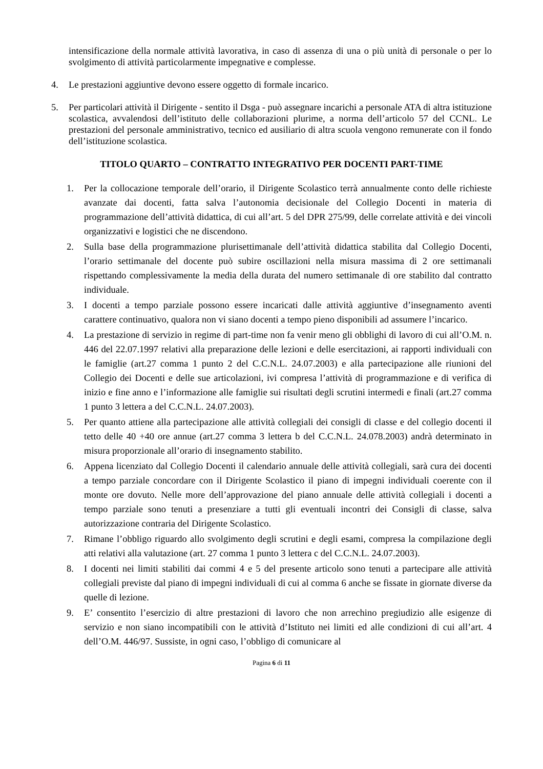intensificazione della normale attività lavorativa, in caso di assenza di una o più unità di personale o per lo svolgimento di attività particolarmente impegnative e complesse.
4. Le prestazioni aggiuntive devono essere oggetto di formale incarico.
5. Per particolari attività il Dirigente - sentito il Dsga - può assegnare incarichi a personale ATA di altra istituzione scolastica, avvalendosi dell’istituto delle collaborazioni plurime, a norma dell’articolo 57 del CCNL. Le prestazioni del personale amministrativo, tecnico ed ausiliario di altra scuola vengono remunerate con il fondo dell’istituzione scolastica.
TITOLO QUARTO – CONTRATTO INTEGRATIVO PER DOCENTI PART-TIME
1. Per la collocazione temporale dell’orario, il Dirigente Scolastico terrà annualmente conto delle richieste avanzate dai docenti, fatta salva l’autonomia decisionale del Collegio Docenti in materia di programmazione dell’attività didattica, di cui all’art. 5 del DPR 275/99, delle correlate attività e dei vincoli organizzativi e logistici che ne discendono.
2. Sulla base della programmazione plurisettimanale dell’attività didattica stabilita dal Collegio Docenti, l’orario settimanale del docente può subire oscillazioni nella misura massima di 2 ore settimanali rispettando complessivamente la media della durata del numero settimanale di ore stabilito dal contratto individuale.
3. I docenti a tempo parziale possono essere incaricati dalle attività aggiuntive d’insegnamento aventi carattere continuativo, qualora non vi siano docenti a tempo pieno disponibili ad assumere l’incarico.
4. La prestazione di servizio in regime di part-time non fa venir meno gli obblighi di lavoro di cui all’O.M. n. 446 del 22.07.1997 relativi alla preparazione delle lezioni e delle esercitazioni, ai rapporti individuali con le famiglie (art.27 comma 1 punto 2 del C.C.N.L. 24.07.2003) e alla partecipazione alle riunioni del Collegio dei Docenti e delle sue articolazioni, ivi compresa l’attività di programmazione e di verifica di inizio e fine anno e l’informazione alle famiglie sui risultati degli scrutini intermedi e finali (art.27 comma 1 punto 3 lettera a del C.C.N.L. 24.07.2003).
5. Per quanto attiene alla partecipazione alle attività collegiali dei consigli di classe e del collegio docenti il tetto delle 40 +40 ore annue (art.27 comma 3 lettera b del C.C.N.L. 24.078.2003) andrà determinato in misura proporzionale all’orario di insegnamento stabilito.
6. Appena licenziato dal Collegio Docenti il calendario annuale delle attività collegiali, sarà cura dei docenti a tempo parziale concordare con il Dirigente Scolastico il piano di impegni individuali coerente con il monte ore dovuto. Nelle more dell’approvazione del piano annuale delle attività collegiali i docenti a tempo parziale sono tenuti a presenziare a tutti gli eventuali incontri dei Consigli di classe, salva autorizzazione contraria del Dirigente Scolastico.
7. Rimane l’obbligo riguardo allo svolgimento degli scrutini e degli esami, compresa la compilazione degli atti relativi alla valutazione (art. 27 comma 1 punto 3 lettera c del C.C.N.L. 24.07.2003).
8. I docenti nei limiti stabiliti dai commi 4 e 5 del presente articolo sono tenuti a partecipare alle attività collegiali previste dal piano di impegni individuali di cui al comma 6 anche se fissate in giornate diverse da quelle di lezione.
9. E’ consentito l’esercizio di altre prestazioni di lavoro che non arrechino pregiudizio alle esigenze di servizio e non siano incompatibili con le attività d’Istituto nei limiti ed alle condizioni di cui all’art. 4 dell’O.M. 446/97. Sussiste, in ogni caso, l’obbligo di comunicare al
Pagina 6 di 11